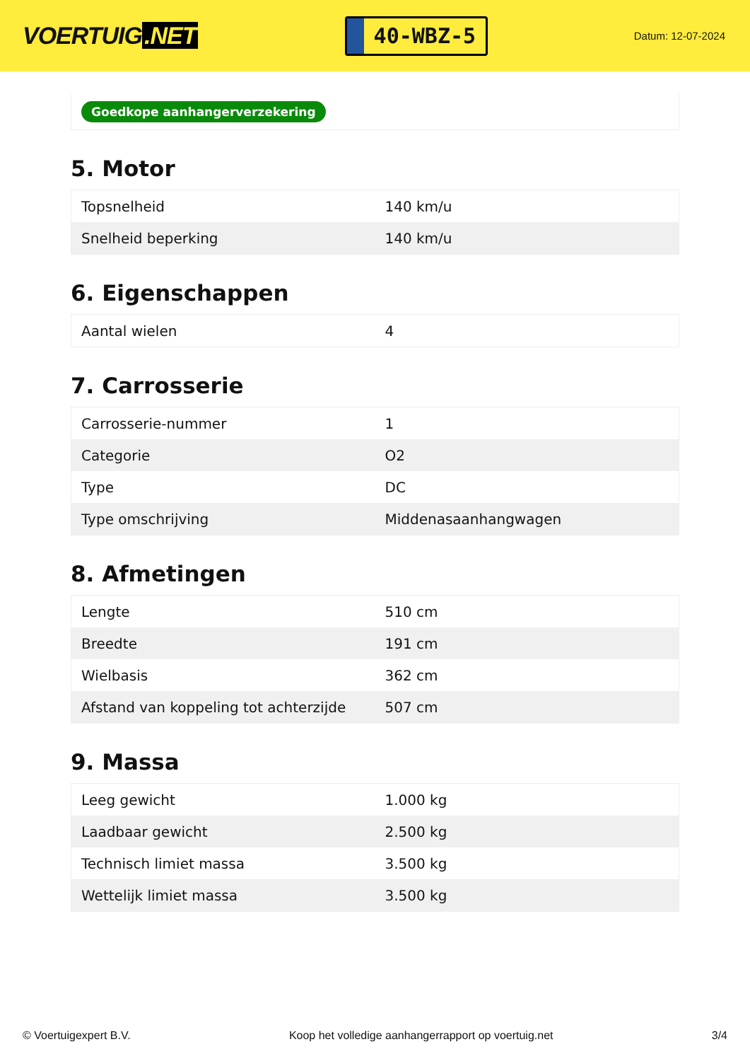VOERTUIG.NET
40-WBZ-5
Datum: 12-07-2024
Goedkope aanhangerverzekering
5. Motor
| Topsnelheid | 140 km/u |
| Snelheid beperking | 140 km/u |
6. Eigenschappen
| Aantal wielen | 4 |
7. Carrosserie
| Carrosserie-nummer | 1 |
| Categorie | O2 |
| Type | DC |
| Type omschrijving | Middenasaanhangwagen |
8. Afmetingen
| Lengte | 510 cm |
| Breedte | 191 cm |
| Wielbasis | 362 cm |
| Afstand van koppeling tot achterzijde | 507 cm |
9. Massa
| Leeg gewicht | 1.000 kg |
| Laadbaar gewicht | 2.500 kg |
| Technisch limiet massa | 3.500 kg |
| Wettelijk limiet massa | 3.500 kg |
© Voertuigexpert B.V. Koop het volledige aanhangerrapport op voertuig.net 3/4